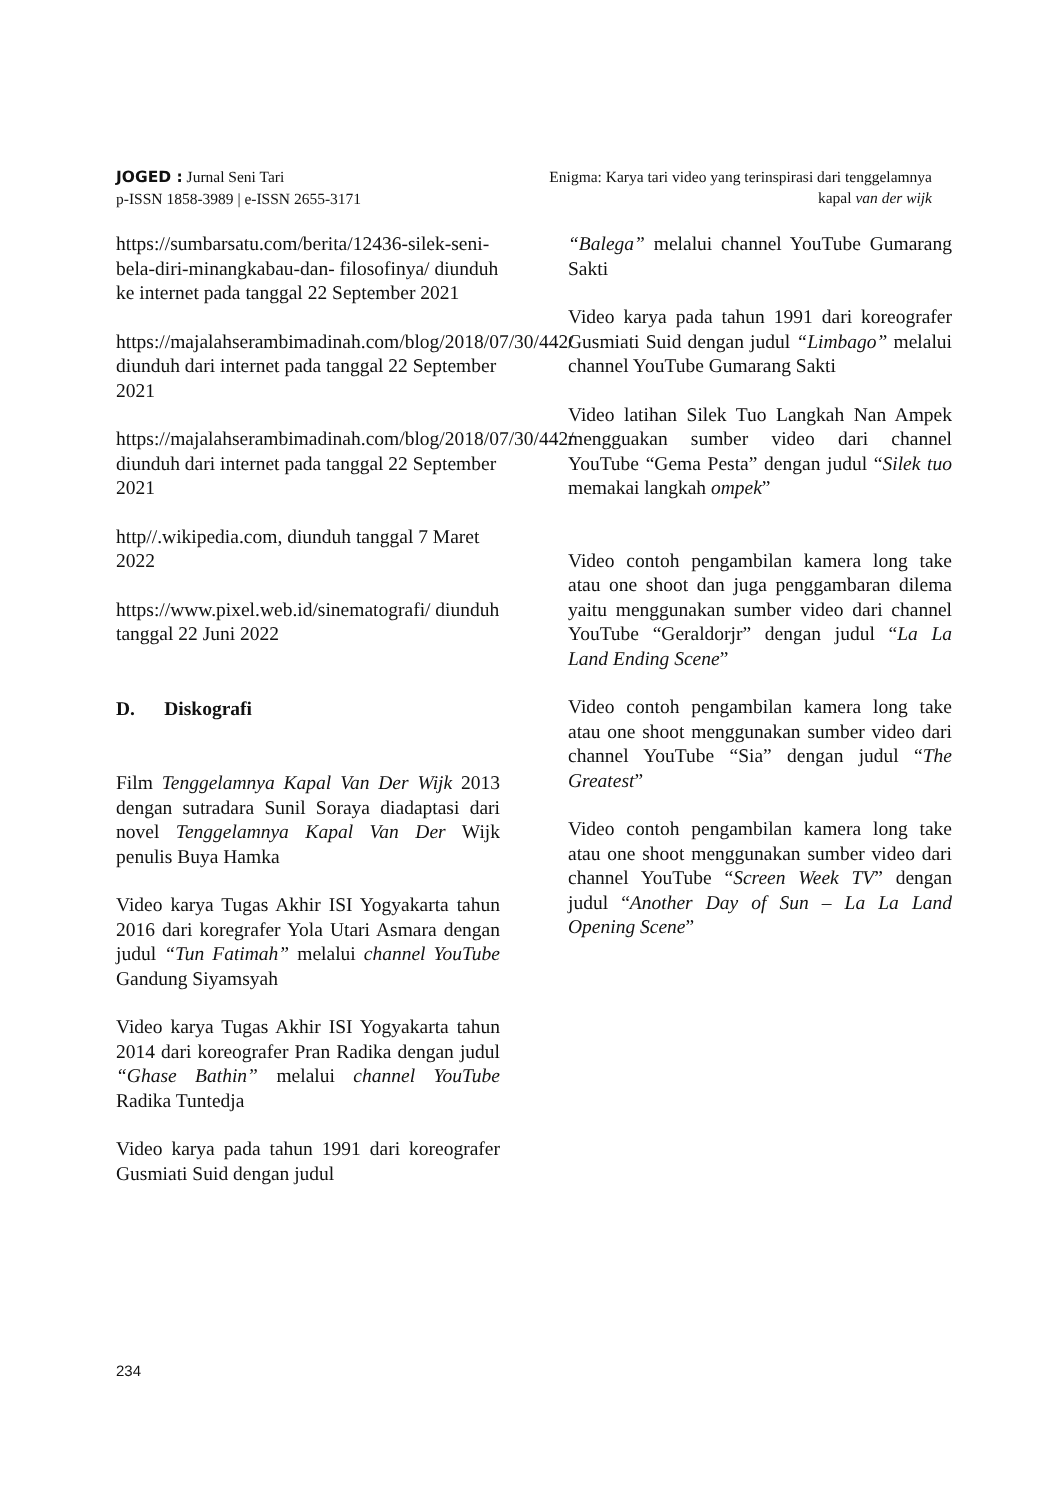JOGED : Jurnal Seni Tari
p-ISSN 1858-3989 | e-ISSN 2655-3171
Enigma: Karya tari video yang terinspirasi dari tenggelamnya
kapal van der wijk
https://sumbarsatu.com/berita/12436-silek-seni-bela-diri-minangkabau-dan- filosofinya/ diunduh ke internet pada tanggal 22 September 2021
https://majalahserambimadinah.com/blog/2018/07/30/442/
diunduh dari internet pada tanggal 22 September 2021
https://majalahserambimadinah.com/blog/2018/07/30/442/ diunduh dari internet pada tanggal 22 September 2021
http//.wikipedia.com, diunduh tanggal 7 Maret 2022
https://www.pixel.web.id/sinematografi/ diunduh tanggal 22 Juni 2022
D. Diskografi
Film Tenggelamnya Kapal Van Der Wijk 2013 dengan sutradara Sunil Soraya diadaptasi dari novel Tenggelamnya Kapal Van Der Wijk penulis Buya Hamka
Video karya Tugas Akhir ISI Yogyakarta tahun 2016 dari koregrafer Yola Utari Asmara dengan judul “Tun Fatimah” melalui channel YouTube Gandung Siyamsyah
Video karya Tugas Akhir ISI Yogyakarta tahun 2014 dari koreografer Pran Radika dengan judul “Ghase Bathin” melalui channel YouTube Radika Tuntedja
Video karya pada tahun 1991 dari koreografer Gusmiati Suid dengan judul
“Balega” melalui channel YouTube Gumarang Sakti
Video karya pada tahun 1991 dari koreografer Gusmiati Suid dengan judul “Limbago” melalui channel YouTube Gumarang Sakti
Video latihan Silek Tuo Langkah Nan Ampek mengguakan sumber video dari channel YouTube “Gema Pesta” dengan judul “Silek tuo memakai langkah ompek”
Video contoh pengambilan kamera long take atau one shoot dan juga penggambaran dilema yaitu menggunakan sumber video dari channel YouTube “Geraldorjr” dengan judul “La La Land Ending Scene”
Video contoh pengambilan kamera long take atau one shoot menggunakan sumber video dari channel YouTube “Sia” dengan judul “The Greatest”
Video contoh pengambilan kamera long take atau one shoot menggunakan sumber video dari channel YouTube “Screen Week TV” dengan judul “Another Day of Sun – La La Land Opening Scene”
234